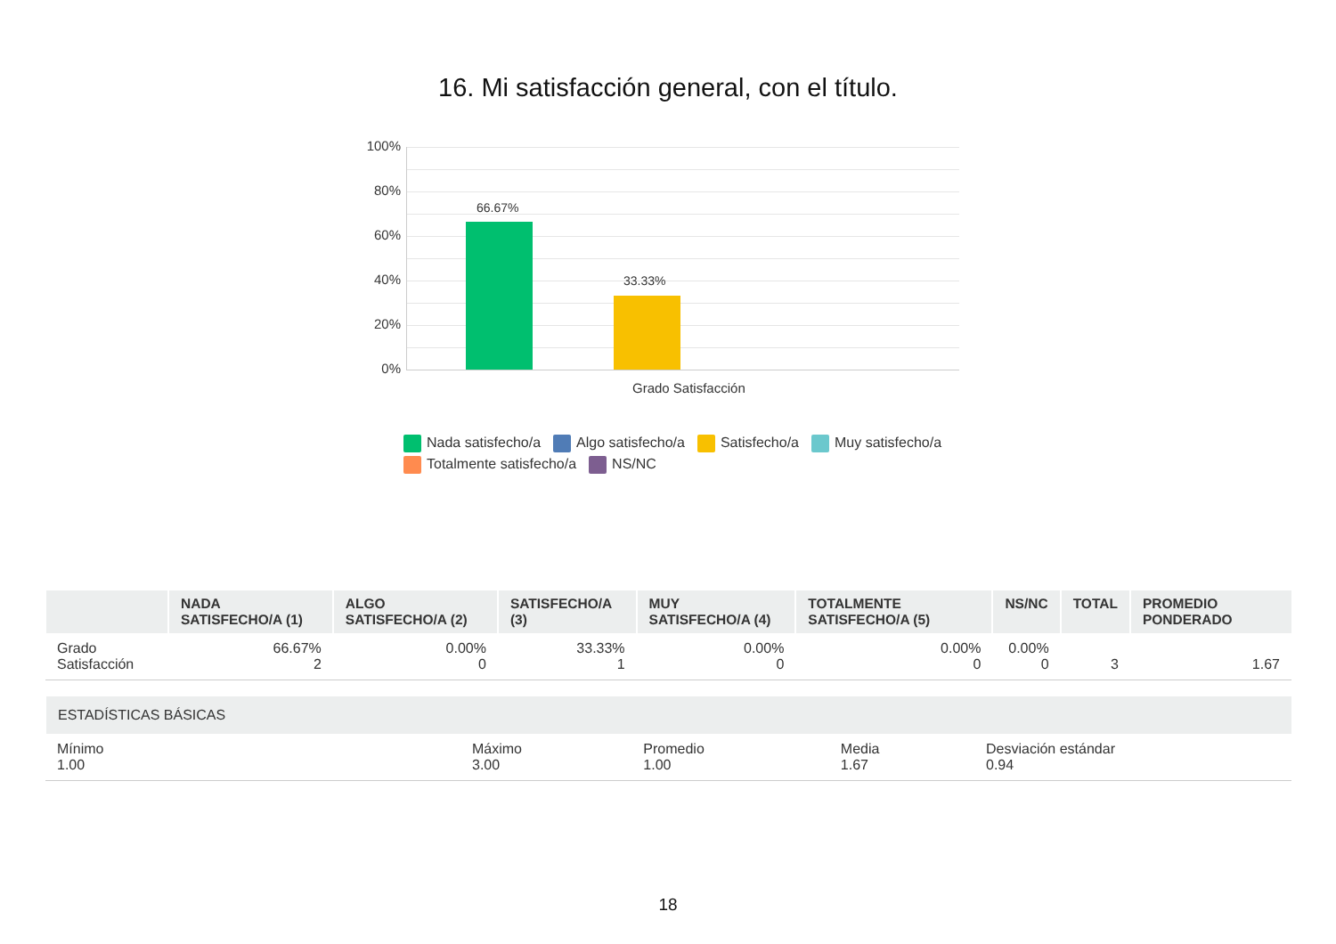16. Mi satisfacción general, con el título.
100%
80%
60%
40%
20%
0%
66.67%
33.33%
Grado Satisfacción
Nada satisfecho/a Algo satisfecho/a Satisfecho/a Muy satisfecho/a
Totalmente satisfecho/a NS/NC
| | NADA SATISFECHO/A (1) | ALGO SATISFECHO/A (2) | SATISFECHO/A (3) | MUY SATISFECHO/A (4) | TOTALMENTE SATISFECHO/A (5) | NS/NC | TOTAL | PROMEDIO PONDERADO |
| --- | --- | --- | --- | --- | --- | --- | --- | --- |
| Grado Satisfacción | 66.67% 2 | 0.00% 0 | 33.33% 1 | 0.00% 0 | 0.00% 0 | 0.00% 0 | 3 | 1.67 |
| ESTADÍSTICAS BÁSICAS | | | | |
| --- | --- | --- | --- | --- |
| Mínimo 1.00 | Máximo 3.00 | Promedio 1.00 | Media 1.67 | Desviación estándar 0.94 |
18